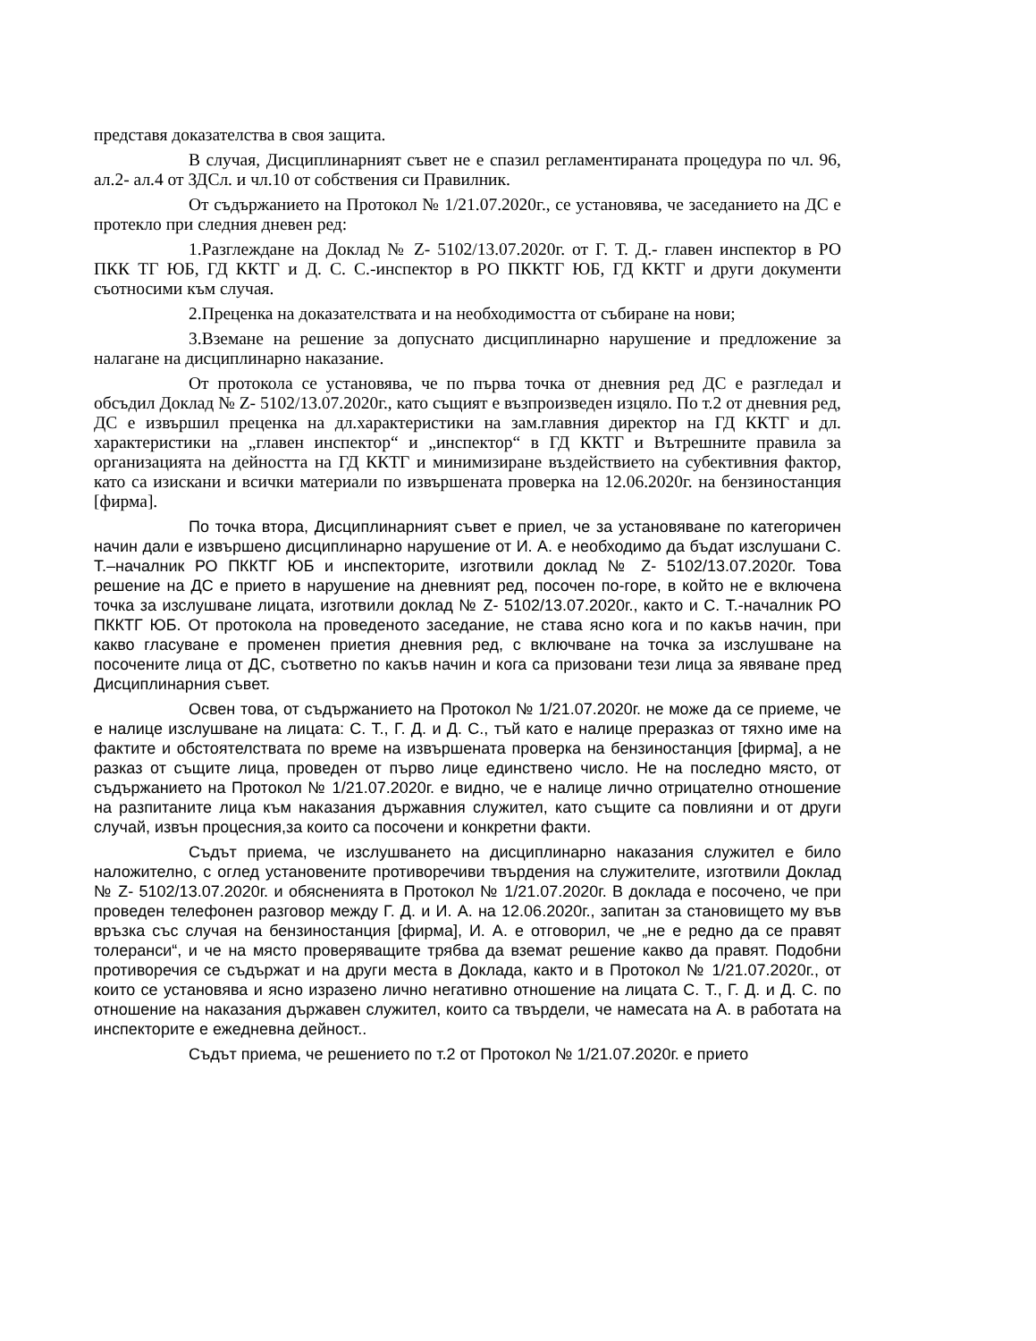представя доказателства в своя защита.
В случая, Дисциплинарният съвет не е спазил регламентираната процедура по чл. 96, ал.2- ал.4 от ЗДСл. и чл.10 от собствения си Правилник.
От съдържанието на Протокол № 1/21.07.2020г., се установява, че заседанието на ДС е протекло при следния дневен ред:
1.Разглеждане на Доклад № Z- 5102/13.07.2020г. от Г. Т. Д.- главен инспектор в РО ПКК ТГ ЮБ, ГД ККТГ и Д. С. С.-инспектор в РО ПККТГ ЮБ, ГД ККТГ и други документи съотносими към случая.
2.Преценка на доказателствата и на необходимостта от събиране на нови;
3.Вземане на решение за допуснато дисциплинарно нарушение и предложение за налагане на дисциплинарно наказание.
От протокола се установява, че по първа точка от дневния ред ДС е разгледал и обсъдил Доклад № Z- 5102/13.07.2020г., като същият е възпроизведен изцяло. По т.2 от дневния ред, ДС е извършил преценка на дл.характеристики на зам.главния директор на ГД ККТГ и дл. характеристики на „главен инспектор“ и „инспектор“ в ГД ККТГ и Вътрешните правила за организацията на дейността на ГД ККТГ и минимизиране въздействието на субективния фактор, като са изискани и всички материали по извършената проверка на 12.06.2020г. на бензиностанция [фирма].
По точка втора, Дисциплинарният съвет е приел, че за установяване по категоричен начин дали е извършено дисциплинарно нарушение от И. А. е необходимо да бъдат изслушани С. Т.–началник РО ПККТГ ЮБ и инспекторите, изготвили доклад № Z- 5102/13.07.2020г. Това решение на ДС е прието в нарушение на дневният ред, посочен по-горе, в който не е включена точка за изслушване лицата, изготвили доклад № Z- 5102/13.07.2020г., както и С. Т.-началник РО ПККТГ ЮБ. От протокола на проведеното заседание, не става ясно кога и по какъв начин, при какво гласуване е променен приетия дневния ред, с включване на точка за изслушване на посочените лица от ДС, съответно по какъв начин и кога са призовани тези лица за явяване пред Дисциплинарния съвет.
Освен това, от съдържанието на Протокол № 1/21.07.2020г. не може да се приеме, че е налице изслушване на лицата: С. Т., Г. Д. и Д. С., тъй като е налице преразказ от тяхно име на фактите и обстоятелствата по време на извършената проверка на бензиностанция [фирма], а не разказ от същите лица, проведен от първо лице единствено число. Не на последно място, от съдържанието на Протокол № 1/21.07.2020г. е видно, че е налице лично отрицателно отношение на разпитаните лица към наказания държавния служител, като същите са повлияни и от други случай, извън процесния,за които са посочени и конкретни факти.
Съдът приема, че изслушването на дисциплинарно наказания служител е било наложително, с оглед установените противоречиви твърдения на служителите, изготвили Доклад № Z- 5102/13.07.2020г. и обясненията в Протокол № 1/21.07.2020г. В доклада е посочено, че при проведен телефонен разговор между Г. Д. и И. А. на 12.06.2020г., запитан за становището му във връзка със случая на бензиностанция [фирма], И. А. е отговорил, че „не е редно да се правят толеранси“, и че на място проверяващите трябва да вземат решение какво да правят. Подобни противоречия се съдържат и на други места в Доклада, както и в Протокол № 1/21.07.2020г., от които се установява и ясно изразено лично негативно отношение на лицата С. Т., Г. Д. и Д. С. по отношение на наказания държавен служител, които са твърдели, че намесата на А. в работата на инспекторите е ежедневна дейност..
Съдът приема, че решението по т.2 от Протокол № 1/21.07.2020г. е прието